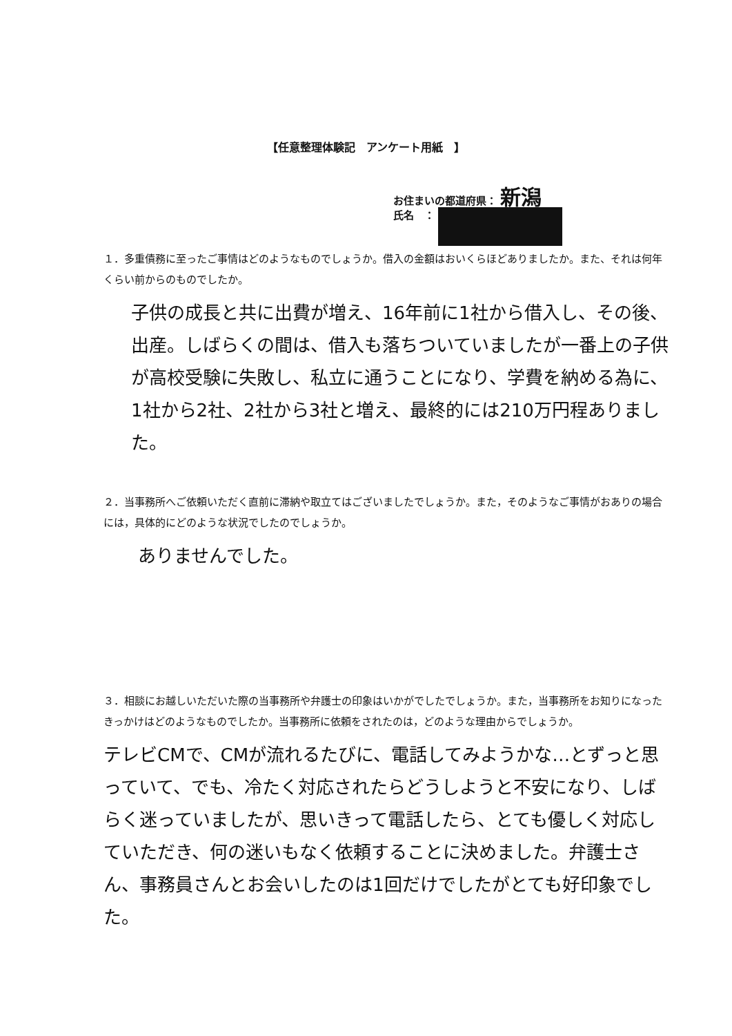【任意整理体験記　アンケート用紙　】
お住まいの都道府県： 新潟
氏名　：
１．多重債務に至ったご事情はどのようなものでしょうか。借入の金額はおいくらほどありましたか。また、それは何年くらい前からのものでしたか。
子供の成長と共に出費が増え、16年前に1社から借入し、その後、出産。しばらくの間は、借入も落ちついていましたが一番上の子供が高校受験に失敗し、私立に通うことになり、学費を納める為に、1社から2社、2社から3社と増え、最終的には210万円程ありました。
２．当事務所へご依頼いただく直前に滞納や取立てはございましたでしょうか。また，そのようなご事情がおありの場合には，具体的にどのような状況でしたのでしょうか。
ありませんでした。
３．相談にお越しいただいた際の当事務所や弁護士の印象はいかがでしたでしょうか。また，当事務所をお知りになったきっかけはどのようなものでしたか。当事務所に依頼をされたのは，どのような理由からでしょうか。
テレビCMで、CMが流れるたびに、電話してみようかな…とずっと思っていて、でも、冷たく対応されたらどうしようと不安になり、しばらく迷っていましたが、思いきって電話したら、とても優しく対応していただき、何の迷いもなく依頼することに決めました。弁護士さん、事務員さんとお会いしたのは1回だけでしたがとても好印象でした。